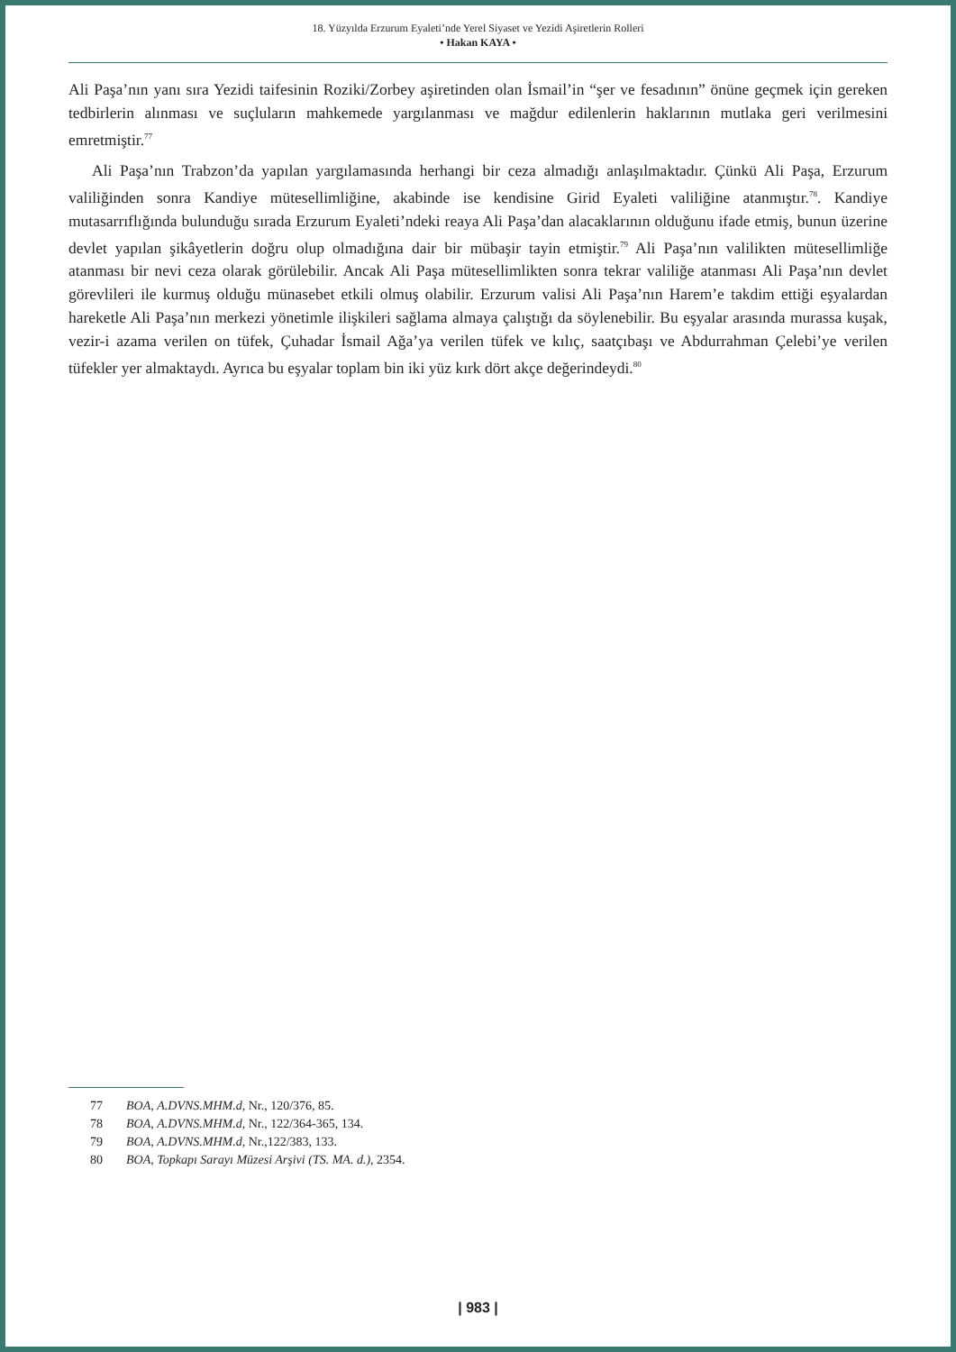18. Yüzyılda Erzurum Eyaleti’nde Yerel Siyaset ve Yezidi Aşiretlerin Rolleri
• Hakan KAYA •
Ali Paşa’nın yanı sıra Yezidi taifesinin Roziki/Zorbey aşiretinden olan İsmail’in “şer ve fesadının” önüne geçmek için gereken tedbirlerin alınması ve suçluların mahkemede yargılanması ve mağdur edilenlerin haklarının mutlaka geri verilmesini emretmiştir.<sup>77</sup>
Ali Paşa’nın Trabzon’da yapılan yargılamasında herhangi bir ceza almadığı anlaşılmaktadır. Çünkü Ali Paşa, Erzurum valiliğinden sonra Kandiye mütesellimliğine, akabinde ise kendisine Girid Eyaleti valiliğine atanmıştır.<sup>78</sup>. Kandiye mutasarrıflığında bulunduğu sırada Erzurum Eyaleti’ndeki reaya Ali Paşa’dan alacaklarının olduğunu ifade etmiş, bunun üzerine devlet yapılan şikâyetlerin doğru olup olmadığına dair bir mübaşir tayin etmiştir.<sup>79</sup> Ali Paşa’nın valilikten mütesellimliğe atanması bir nevi ceza olarak görülebilir. Ancak Ali Paşa mütesellimlikten sonra tekrar valiliğe atanması Ali Paşa’nın devlet görevlileri ile kurmuş olduğu münasebet etkili olmuş olabilir. Erzurum valisi Ali Paşa’nın Harem’e takdim ettiği eşyalardan hareketle Ali Paşa’nın merkezi yönetimle ilişkileri sağlama almaya çalıştığı da söylenebilir. Bu eşyalar arasında murassa kuşak, vezir-i azama verilen on tüfek, Çuhadar İsmail Ağa’ya verilen tüfek ve kılıç, saatçıbaşı ve Abdurrahman Çelebi’ye verilen tüfekler yer almaktaydı. Ayrıca bu eşyalar toplam bin iki yüz kırk dört akçe değerindeydi.<sup>80</sup>
77 BOA, A.DVNS.MHM.d, Nr., 120/376, 85.
78 BOA, A.DVNS.MHM.d, Nr., 122/364-365, 134.
79 BOA, A.DVNS.MHM.d, Nr.,122/383, 133.
80 BOA, Topkapı Sarayı Müzesi Arşivi (TS. MA. d.), 2354.
| 983 |